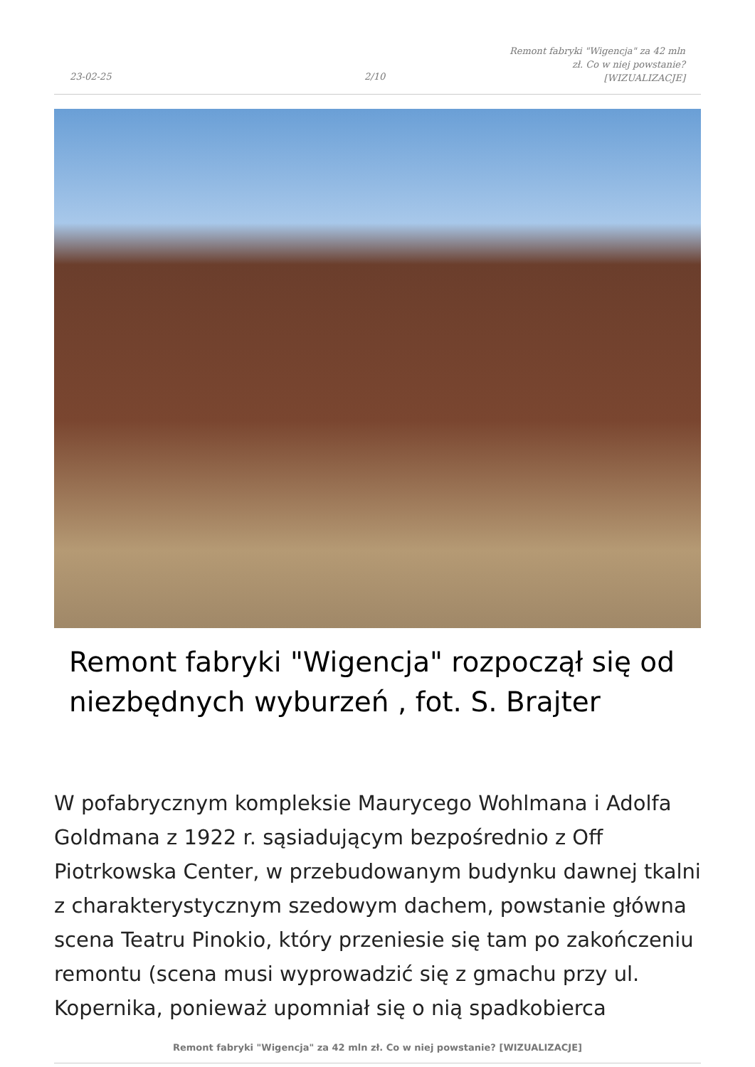23-02-25 2/10
Remont fabryki "Wigencja" za 42 mln zł. Co w niej powstanie? [WIZUALIZACJE]
Remont fabryki "Wigencja" rozpoczął się od niezbędnych wyburzeń , fot. S. Brajter
W pofabrycznym kompleksie Maurycego Wohlmana i Adolfa Goldmana z 1922 r. sąsiadującym bezpośrednio z Off Piotrkowska Center, w przebudowanym budynku dawnej tkalni z charakterystycznym szedowym dachem, powstanie główna scena Teatru Pinokio, który przeniesie się tam po zakończeniu remontu (scena musi wyprowadzić się z gmachu przy ul. Kopernika, ponieważ upomniał się o nią spadkobierca
Remont fabryki "Wigencja" za 42 mln zł. Co w niej powstanie? [WIZUALIZACJE]